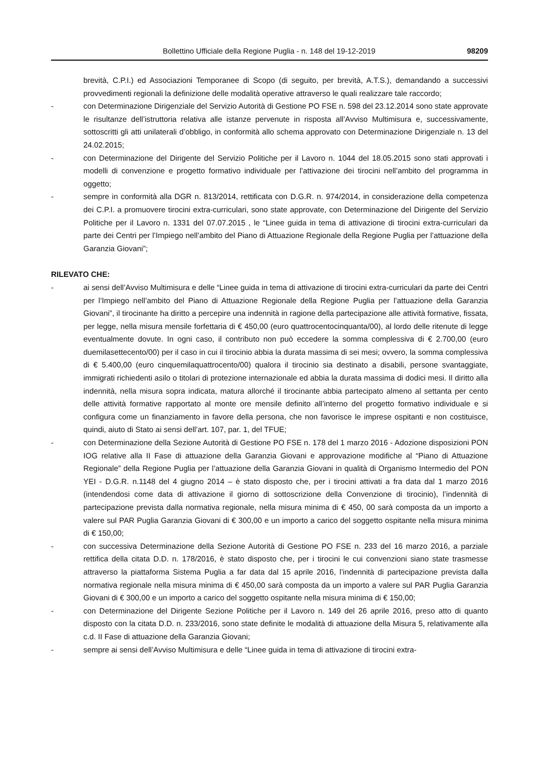Bollettino Ufficiale della Regione Puglia - n. 148 del 19-12-2019 98209
brevità, C.P.I.) ed Associazioni Temporanee di Scopo (di seguito, per brevità, A.T.S.), demandando a successivi provvedimenti regionali la definizione delle modalità operative attraverso le quali realizzare tale raccordo;
- con Determinazione Dirigenziale del Servizio Autorità di Gestione PO FSE n. 598 del 23.12.2014 sono state approvate le risultanze dell’istruttoria relativa alle istanze pervenute in risposta all’Avviso Multimisura e, successivamente, sottoscritti gli atti unilaterali d’obbligo, in conformità allo schema approvato con Determinazione Dirigenziale n. 13 del 24.02.2015;
- con Determinazione del Dirigente del Servizio Politiche per il Lavoro n. 1044 del 18.05.2015 sono stati approvati i modelli di convenzione e progetto formativo individuale per l’attivazione dei tirocini nell’ambito del programma in oggetto;
- sempre in conformità alla DGR n. 813/2014, rettificata con D.G.R. n. 974/2014, in considerazione della competenza dei C.P.I. a promuovere tirocini extra-curriculari, sono state approvate, con Determinazione del Dirigente del Servizio Politiche per il Lavoro n. 1331 del 07.07.2015 , le “Linee guida in tema di attivazione di tirocini extra-curriculari da parte dei Centri per l’Impiego nell’ambito del Piano di Attuazione Regionale della Regione Puglia per l’attuazione della Garanzia Giovani”;
RILEVATO CHE:
- ai sensi dell’Avviso Multimisura e delle “Linee guida in tema di attivazione di tirocini extra-curriculari da parte dei Centri per l’Impiego nell’ambito del Piano di Attuazione Regionale della Regione Puglia per l’attuazione della Garanzia Giovani”, il tirocinante ha diritto a percepire una indennità in ragione della partecipazione alle attività formative, fissata, per legge, nella misura mensile forfettaria di € 450,00 (euro quattrocentocinquanta/00), al lordo delle ritenute di legge eventualmente dovute. In ogni caso, il contributo non può eccedere la somma complessiva di € 2.700,00 (euro duemilasettecento/00) per il caso in cui il tirocinio abbia la durata massima di sei mesi; ovvero, la somma complessiva di € 5.400,00 (euro cinquemilaquattrocento/00) qualora il tirocinio sia destinato a disabili, persone svantaggiate, immigrati richiedenti asilo o titolari di protezione internazionale ed abbia la durata massima di dodici mesi. Il diritto alla indennità, nella misura sopra indicata, matura allorché il tirocinante abbia partecipato almeno al settanta per cento delle attività formative rapportato al monte ore mensile definito all’interno del progetto formativo individuale e si configura come un finanziamento in favore della persona, che non favorisce le imprese ospitanti e non costituisce, quindi, aiuto di Stato ai sensi dell’art. 107, par. 1, del TFUE;
- con Determinazione della Sezione Autorità di Gestione PO FSE n. 178 del 1 marzo 2016 - Adozione disposizioni PON IOG relative alla II Fase di attuazione della Garanzia Giovani e approvazione modifiche al “Piano di Attuazione Regionale” della Regione Puglia per l’attuazione della Garanzia Giovani in qualità di Organismo Intermedio del PON YEI - D.G.R. n.1148 del 4 giugno 2014 – è stato disposto che, per i tirocini attivati a fra data dal 1 marzo 2016 (intendendosi come data di attivazione il giorno di sottoscrizione della Convenzione di tirocinio), l’indennità di partecipazione prevista dalla normativa regionale, nella misura minima di € 450, 00 sarà composta da un importo a valere sul PAR Puglia Garanzia Giovani di € 300,00 e un importo a carico del soggetto ospitante nella misura minima di € 150,00;
- con successiva Determinazione della Sezione Autorità di Gestione PO FSE n. 233 del 16 marzo 2016, a parziale rettifica della citata D.D. n. 178/2016, è stato disposto che, per i tirocini le cui convenzioni siano state trasmesse attraverso la piattaforma Sistema Puglia a far data dal 15 aprile 2016, l’indennità di partecipazione prevista dalla normativa regionale nella misura minima di € 450,00 sarà composta da un importo a valere sul PAR Puglia Garanzia Giovani di € 300,00 e un importo a carico del soggetto ospitante nella misura minima di € 150,00;
- con Determinazione del Dirigente Sezione Politiche per il Lavoro n. 149 del 26 aprile 2016, preso atto di quanto disposto con la citata D.D. n. 233/2016, sono state definite le modalità di attuazione della Misura 5, relativamente alla c.d. II Fase di attuazione della Garanzia Giovani;
- sempre ai sensi dell’Avviso Multimisura e delle “Linee guida in tema di attivazione di tirocini extra-